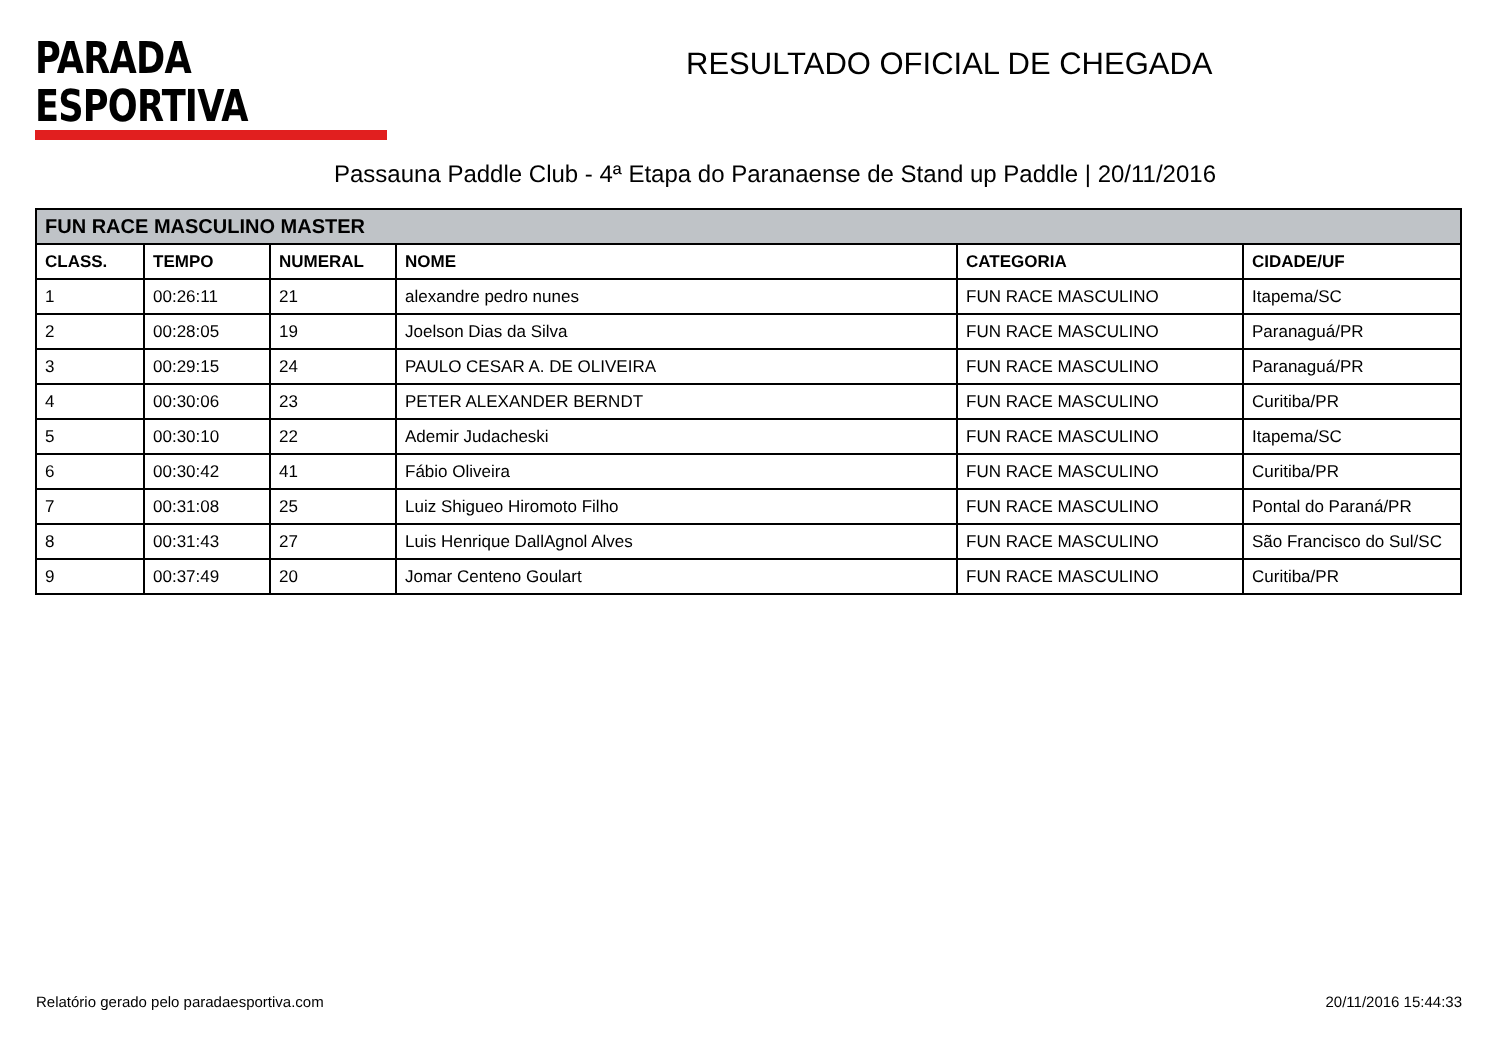PARADA ESPORTIVA
RESULTADO OFICIAL DE CHEGADA
Passauna Paddle Club - 4ª Etapa do Paranaense de Stand up Paddle | 20/11/2016
| FUN RACE MASCULINO MASTER | | | | | |
| --- | --- | --- | --- | --- | --- |
| CLASS. | TEMPO | NUMERAL | NOME | CATEGORIA | CIDADE/UF |
| 1 | 00:26:11 | 21 | alexandre pedro nunes | FUN RACE MASCULINO | Itapema/SC |
| 2 | 00:28:05 | 19 | Joelson Dias da Silva | FUN RACE MASCULINO | Paranaguá/PR |
| 3 | 00:29:15 | 24 | PAULO CESAR A. DE OLIVEIRA | FUN RACE MASCULINO | Paranaguá/PR |
| 4 | 00:30:06 | 23 | PETER ALEXANDER BERNDT | FUN RACE MASCULINO | Curitiba/PR |
| 5 | 00:30:10 | 22 | Ademir Judacheski | FUN RACE MASCULINO | Itapema/SC |
| 6 | 00:30:42 | 41 | Fábio Oliveira | FUN RACE MASCULINO | Curitiba/PR |
| 7 | 00:31:08 | 25 | Luiz Shigueo Hiromoto Filho | FUN RACE MASCULINO | Pontal do Paraná/PR |
| 8 | 00:31:43 | 27 | Luis Henrique DallAgnol Alves | FUN RACE MASCULINO | São Francisco do Sul/SC |
| 9 | 00:37:49 | 20 | Jomar Centeno Goulart | FUN RACE MASCULINO | Curitiba/PR |
Relatório gerado pelo paradaesportiva.com 20/11/2016 15:44:33